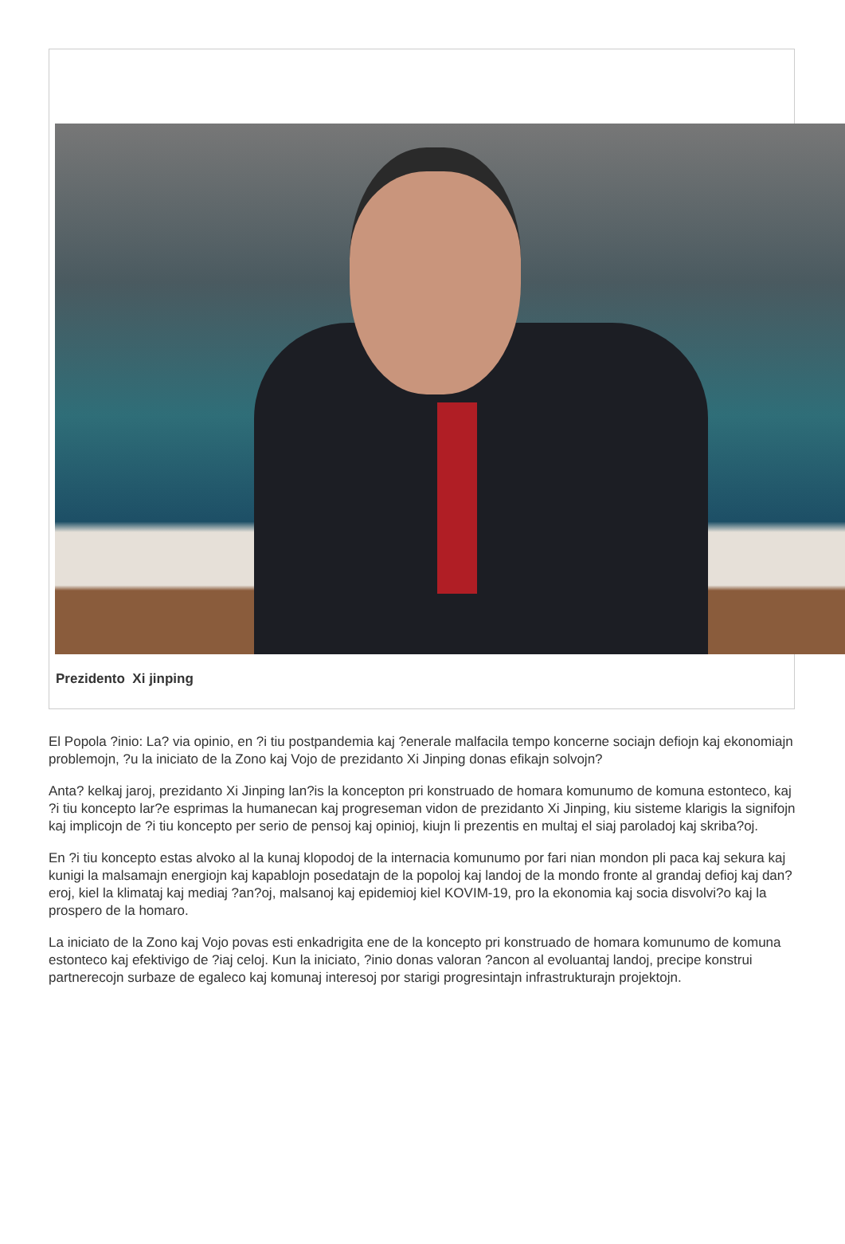Prezidento Xi jinping
El Popola ?inio: La? via opinio, en ?i tiu postpandemia kaj ?enerale malfacila tempo koncerne sociajn defiojn kaj ekonomiajn problemojn, ?u la iniciato de la Zono kaj Vojo de prezidanto Xi Jinping donas efikajn solvojn?
Anta? kelkaj jaroj, prezidanto Xi Jinping lan?is la koncepton pri konstruado de homara komunumo de komuna estonteco, kaj ?i tiu koncepto lar?e esprimas la humanecan kaj progreseman vidon de prezidanto Xi Jinping, kiu sisteme klarigis la signifojn kaj implicojn de ?i tiu koncepto per serio de pensoj kaj opinioj, kiujn li prezentis en multaj el siaj paroladoj kaj skriba?oj.
En ?i tiu koncepto estas alvoko al la kunaj klopodoj de la internacia komunumo por fari nian mondon pli paca kaj sekura kaj kunigi la malsamajn energiojn kaj kapablojn posedatajn de la popoloj kaj landoj de la mondo fronte al grandaj defioj kaj dan?eroj, kiel la klimataj kaj mediaj ?an?oj, malsanoj kaj epidemioj kiel KOVIM-19, pro la ekonomia kaj socia disvolvi?o kaj la prospero de la homaro.
La iniciato de la Zono kaj Vojo povas esti enkadrigita ene de la koncepto pri konstruado de homara komunumo de komuna estonteco kaj efektivigo de ?iaj celoj. Kun la iniciato, ?inio donas valoran ?ancon al evoluantaj landoj, precipe konstrui partnerecojn surbaze de egaleco kaj komunaj interesoj por starigi progresintajn infrastrukturajn projektojn.